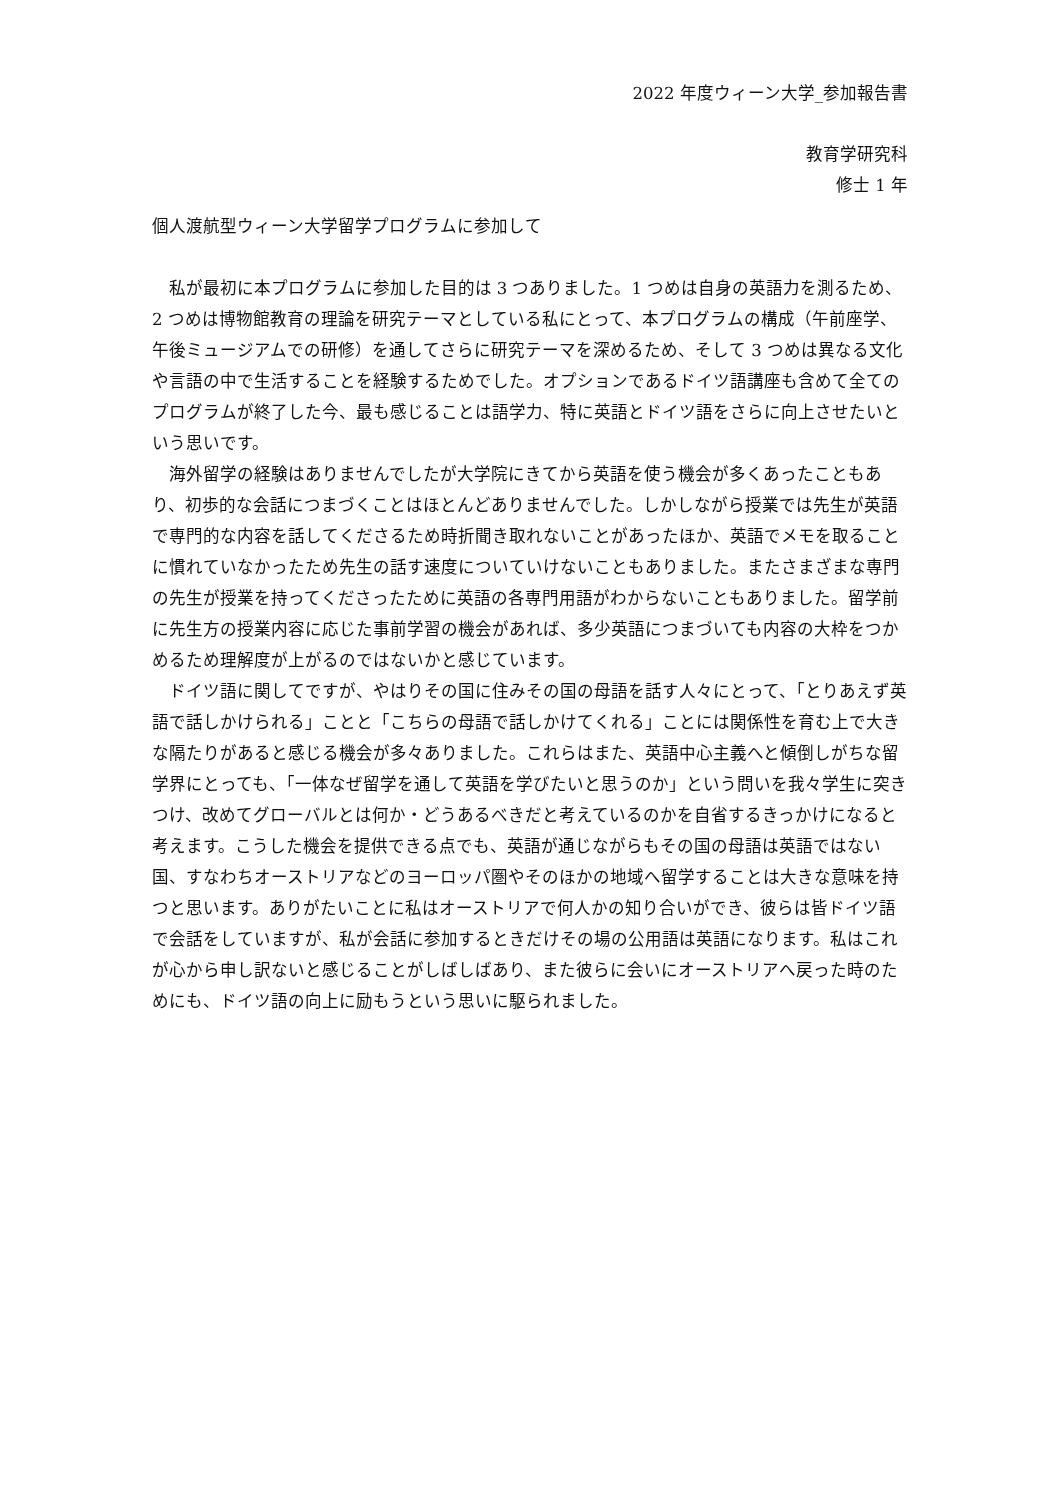2022 年度ウィーン大学_参加報告書
教育学研究科
修士 1 年
個人渡航型ウィーン大学留学プログラムに参加して
私が最初に本プログラムに参加した目的は 3 つありました。1 つめは自身の英語力を測るため、2 つめは博物館教育の理論を研究テーマとしている私にとって、本プログラムの構成（午前座学、午後ミュージアムでの研修）を通してさらに研究テーマを深めるため、そして 3 つめは異なる文化や言語の中で生活することを経験するためでした。オプションであるドイツ語講座も含めて全てのプログラムが終了した今、最も感じることは語学力、特に英語とドイツ語をさらに向上させたいという思いです。
海外留学の経験はありませんでしたが大学院にきてから英語を使う機会が多くあったこともあり、初歩的な会話につまづくことはほとんどありませんでした。しかしながら授業では先生が英語で専門的な内容を話してくださるため時折聞き取れないことがあったほか、英語でメモを取ることに慣れていなかったため先生の話す速度についていけないこともありました。またさまざまな専門の先生が授業を持ってくださったために英語の各専門用語がわからないこともありました。留学前に先生方の授業内容に応じた事前学習の機会があれば、多少英語につまづいても内容の大枠をつかめるため理解度が上がるのではないかと感じています。
ドイツ語に関してですが、やはりその国に住みその国の母語を話す人々にとって、「とりあえず英語で話しかけられる」ことと「こちらの母語で話しかけてくれる」ことには関係性を育む上で大きな隔たりがあると感じる機会が多々ありました。これらはまた、英語中心主義へと傾倒しがちな留学界にとっても、「一体なぜ留学を通して英語を学びたいと思うのか」という問いを我々学生に突きつけ、改めてグローバルとは何か・どうあるべきだと考えているのかを自省するきっかけになると考えます。こうした機会を提供できる点でも、英語が通じながらもその国の母語は英語ではない国、すなわちオーストリアなどのヨーロッパ圏やそのほかの地域へ留学することは大きな意味を持つと思います。ありがたいことに私はオーストリアで何人かの知り合いができ、彼らは皆ドイツ語で会話をしていますが、私が会話に参加するときだけその場の公用語は英語になります。私はこれが心から申し訳ないと感じることがしばしばあり、また彼らに会いにオーストリアへ戻った時のためにも、ドイツ語の向上に励もうという思いに駆られました。